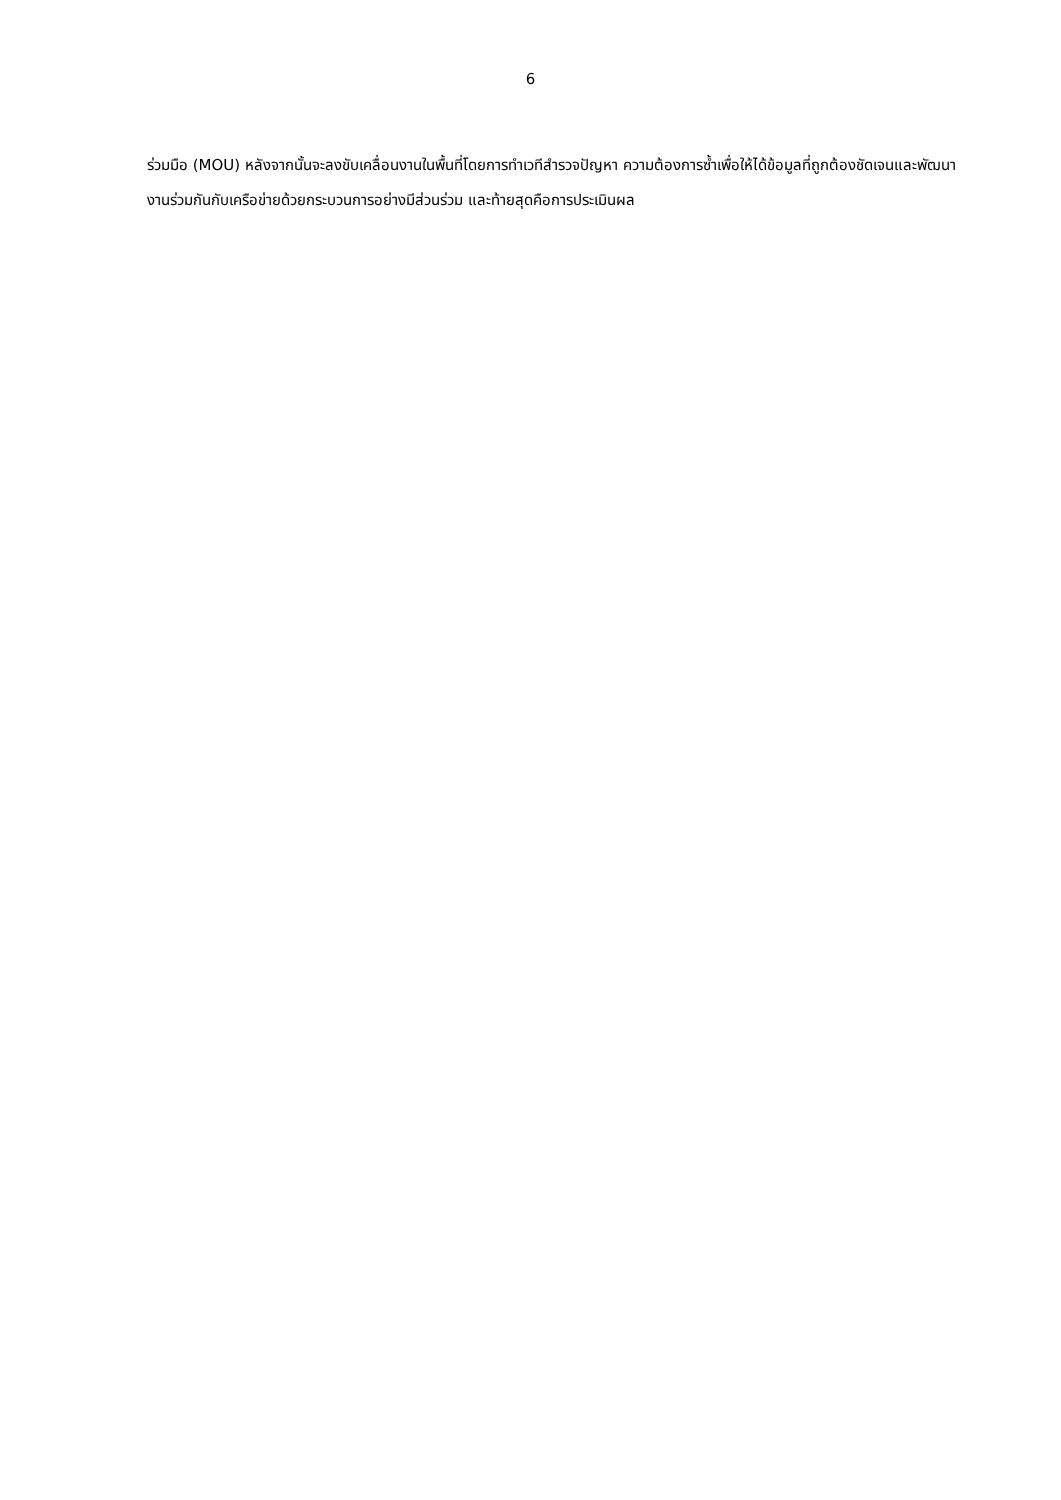6
ร่วมมือ (MOU) หลังจากนั้นจะลงขับเคลื่อนงานในพื้นที่โดยการทำเวทีสำรวจปัญหา ความต้องการซ้ำเพื่อให้ได้ข้อมูลที่ถูกต้องชัดเจนและพัฒนางานร่วมกันกับเครือข่ายด้วยกระบวนการอย่างมีส่วนร่วม และท้ายสุดคือการประเมินผล